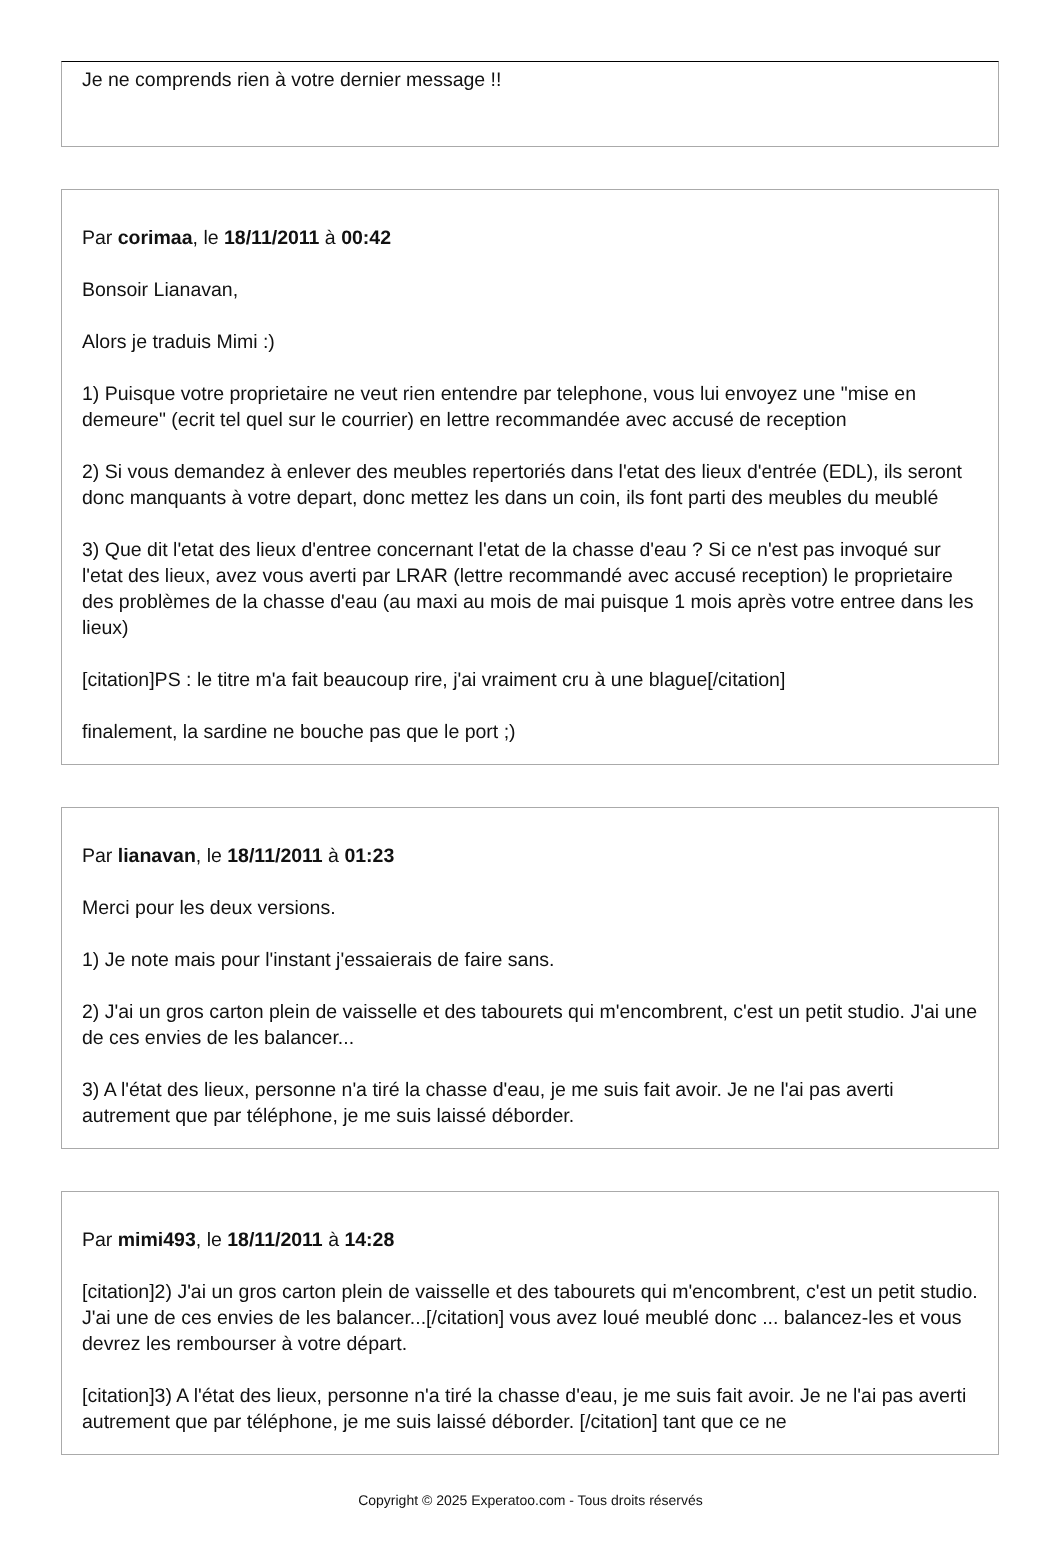Je ne comprends rien à votre dernier message !!
Par corimaa, le 18/11/2011 à 00:42
Bonsoir Lianavan,
Alors je traduis Mimi :)
1) Puisque votre proprietaire ne veut rien entendre par telephone, vous lui envoyez une "mise en demeure" (ecrit tel quel sur le courrier) en lettre recommandée avec accusé de reception
2) Si vous demandez à enlever des meubles repertoriés dans l'etat des lieux d'entrée (EDL), ils seront donc manquants à votre depart, donc mettez les dans un coin, ils font parti des meubles du meublé
3) Que dit l'etat des lieux d'entree concernant l'etat de la chasse d'eau ? Si ce n'est pas invoqué sur l'etat des lieux, avez vous averti par LRAR (lettre recommandé avec accusé reception) le proprietaire des problèmes de la chasse d'eau (au maxi au mois de mai puisque 1 mois après votre entree dans les lieux)
[citation]PS : le titre m'a fait beaucoup rire, j'ai vraiment cru à une blague[/citation]
finalement, la sardine ne bouche pas que le port ;)
Par lianavan, le 18/11/2011 à 01:23
Merci pour les deux versions.
1) Je note mais pour l'instant j'essaierais de faire sans.
2) J'ai un gros carton plein de vaisselle et des tabourets qui m'encombrent, c'est un petit studio. J'ai une de ces envies de les balancer...
3) A l'état des lieux, personne n'a tiré la chasse d'eau, je me suis fait avoir. Je ne l'ai pas averti autrement que par téléphone, je me suis laissé déborder.
Par mimi493, le 18/11/2011 à 14:28
[citation]2) J'ai un gros carton plein de vaisselle et des tabourets qui m'encombrent, c'est un petit studio. J'ai une de ces envies de les balancer...[/citation] vous avez loué meublé donc ... balancez-les et vous devrez les rembourser à votre départ.
[citation]3) A l'état des lieux, personne n'a tiré la chasse d'eau, je me suis fait avoir. Je ne l'ai pas averti autrement que par téléphone, je me suis laissé déborder. [/citation] tant que ce ne
Copyright © 2025 Experatoo.com - Tous droits réservés